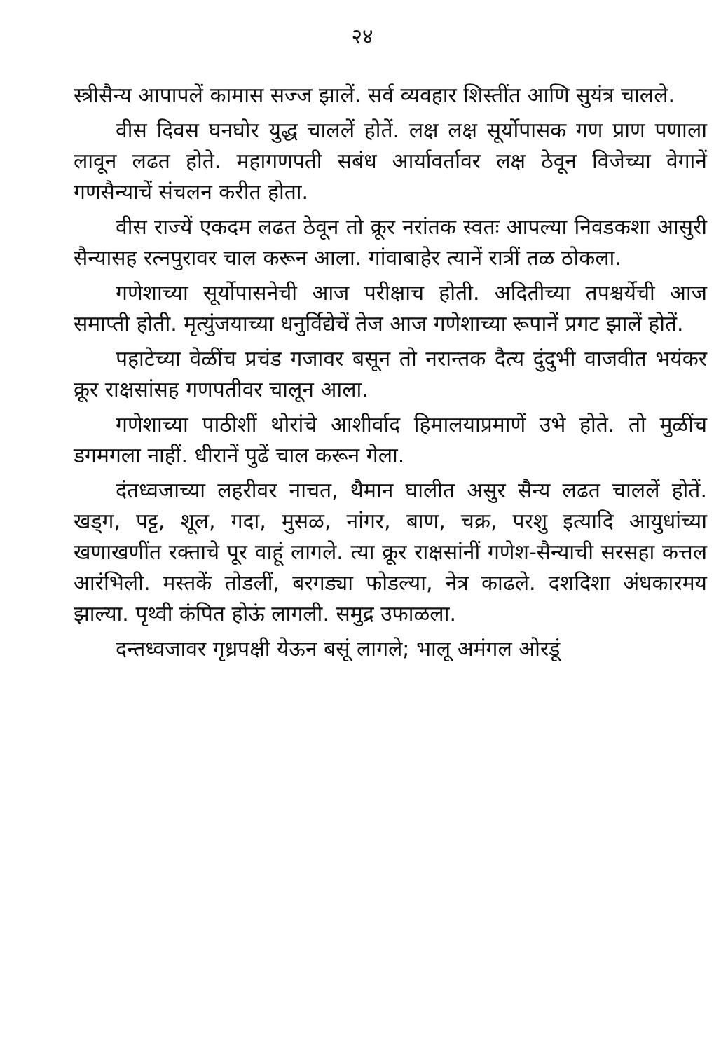२४
स्त्रीसैन्य आपापलें कामास सज्ज झालें. सर्व व्यवहार शिस्तींत आणि सुयंत्र चालले.
वीस दिवस घनघोर युद्ध चाललें होतें. लक्ष लक्ष सूर्योपासक गण प्राण पणाला लावून लढत होते. महागणपती सबंध आर्यावर्तावर लक्ष ठेवून विजेच्या वेगानें गणसैन्याचें संचलन करीत होता.
वीस राज्यें एकदम लढत ठेवून तो क्रूर नरांतक स्वतः आपल्या निवडकशा आसुरी सैन्यासह रत्नपुरावर चाल करून आला. गांवाबाहेर त्यानें रात्रीं तळ ठोकला.
गणेशाच्या सूर्योपासनेची आज परीक्षाच होती. अदितीच्या तपश्चर्येची आज समाप्ती होती. मृत्युंजयाच्या धनुर्विद्येचें तेज आज गणेशाच्या रूपानें प्रगट झालें होतें.
पहाटेच्या वेळींच प्रचंड गजावर बसून तो नरान्तक दैत्य दुंदुभी वाजवीत भयंकर क्रूर राक्षसांसह गणपतीवर चालून आला.
गणेशाच्या पाठीशीं थोरांचे आशीर्वाद हिमालयाप्रमाणें उभे होते. तो मुळींच डगमगला नाहीं. धीरानें पुढें चाल करून गेला.
दंतध्वजाच्या लहरीवर नाचत, थैमान घालीत असुर सैन्य लढत चाललें होतें. खड्ग, पट्ट, शूल, गदा, मुसळ, नांगर, बाण, चक्र, परशु इत्यादि आयुधांच्या खणाखणींत रक्ताचे पूर वाहूं लागले. त्या क्रूर राक्षसांनीं गणेश-सैन्याची सरसहा कत्तल आरंभिली. मस्तकें तोडलीं, बरगड्या फोडल्या, नेत्र काढले. दशदिशा अंधकारमय झाल्या. पृथ्वी कंपित होऊं लागली. समुद्र उफाळला.
दन्तध्वजावर गृध्रपक्षी येऊन बसूं लागले; भालू अमंगल ओरडूं